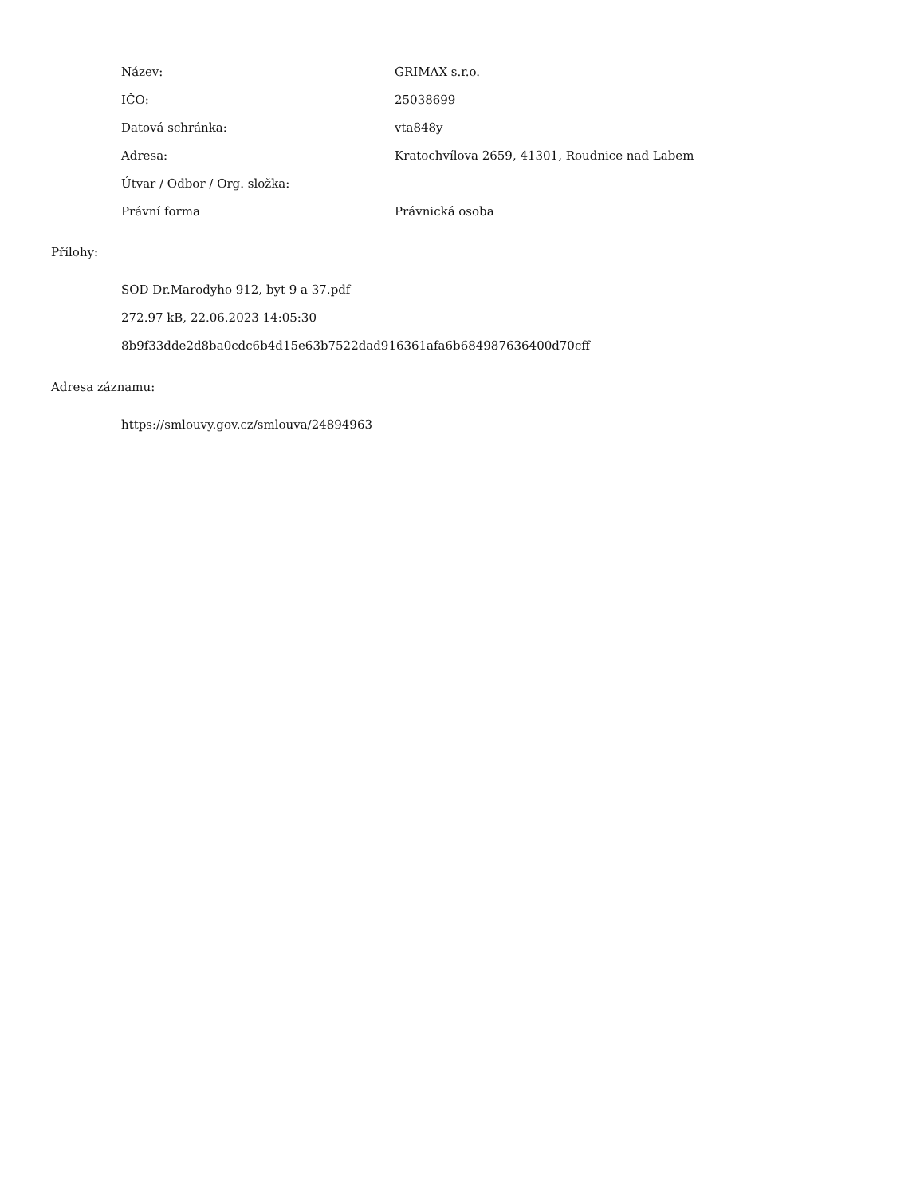| Název: | GRIMAX s.r.o. |
| IČO: | 25038699 |
| Datová schránka: | vta848y |
| Adresa: | Kratochvílova 2659, 41301, Roudnice nad Labem |
| Útvar / Odbor / Org. složka: | |
| Právní forma | Právnická osoba |
Přílohy:
SOD Dr.Marodyho 912, byt 9 a 37.pdf
272.97 kB, 22.06.2023 14:05:30
8b9f33dde2d8ba0cdc6b4d15e63b7522dad916361afa6b684987636400d70cff
Adresa záznamu:
https://smlouvy.gov.cz/smlouva/24894963